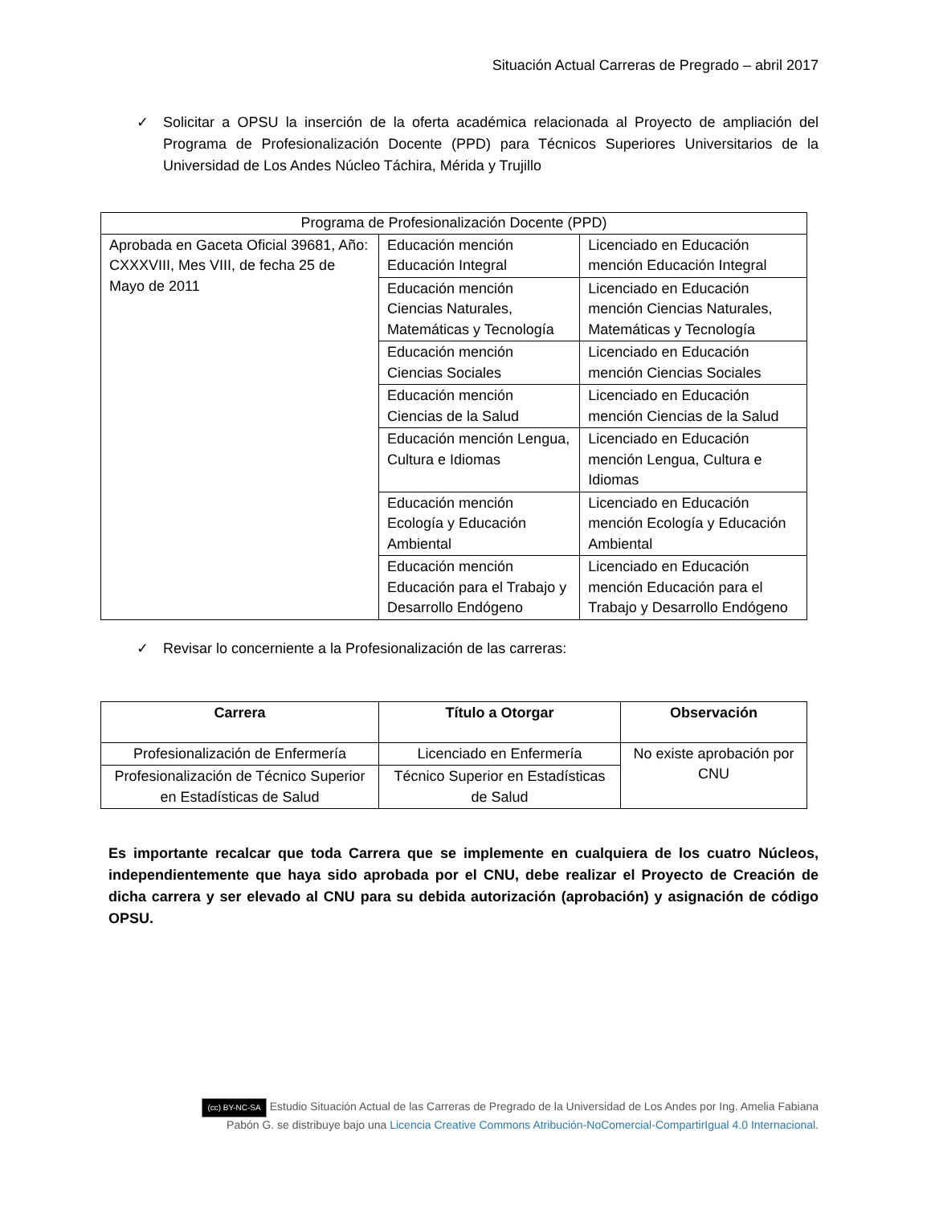Situación Actual Carreras de Pregrado – abril 2017
✓ Solicitar a OPSU la inserción de la oferta académica relacionada al Proyecto de ampliación del Programa de Profesionalización Docente (PPD) para Técnicos Superiores Universitarios de la Universidad de Los Andes Núcleo Táchira, Mérida y Trujillo
| Programa de Profesionalización Docente (PPD) | | |
| Aprobada en Gaceta Oficial 39681, Año: CXXXVIII, Mes VIII, de fecha 25 de Mayo de 2011 | Educación mención Educación Integral | Licenciado en Educación mención Educación Integral |
| | Educación mención Ciencias Naturales, Matemáticas y Tecnología | Licenciado en Educación mención Ciencias Naturales, Matemáticas y Tecnología |
| | Educación mención Ciencias Sociales | Licenciado en Educación mención Ciencias Sociales |
| | Educación mención Ciencias de la Salud | Licenciado en Educación mención Ciencias de la Salud |
| | Educación mención Lengua, Cultura e Idiomas | Licenciado en Educación mención Lengua, Cultura e Idiomas |
| | Educación mención Ecología y Educación Ambiental | Licenciado en Educación mención Ecología y Educación Ambiental |
| | Educación mención Educación para el Trabajo y Desarrollo Endógeno | Licenciado en Educación mención Educación para el Trabajo y Desarrollo Endógeno |
✓ Revisar lo concerniente a la Profesionalización de las carreras:
| Carrera | Título a Otorgar | Observación |
| --- | --- | --- |
| Profesionalización de Enfermería | Licenciado en Enfermería | No existe aprobación por CNU |
| Profesionalización de Técnico Superior en Estadísticas de Salud | Técnico Superior en Estadísticas de Salud | |
Es importante recalcar que toda Carrera que se implemente en cualquiera de los cuatro Núcleos, independientemente que haya sido aprobada por el CNU, debe realizar el Proyecto de Creación de dicha carrera y ser elevado al CNU para su debida autorización (aprobación) y asignación de código OPSU.
(cc) BY-NC-SA Estudio Situación Actual de las Carreras de Pregrado de la Universidad de Los Andes por Ing. Amelia Fabiana
Pabón G. se distribuye bajo una Licencia Creative Commons Atribución-NoComercial-CompartirIgual 4.0 Internacional.